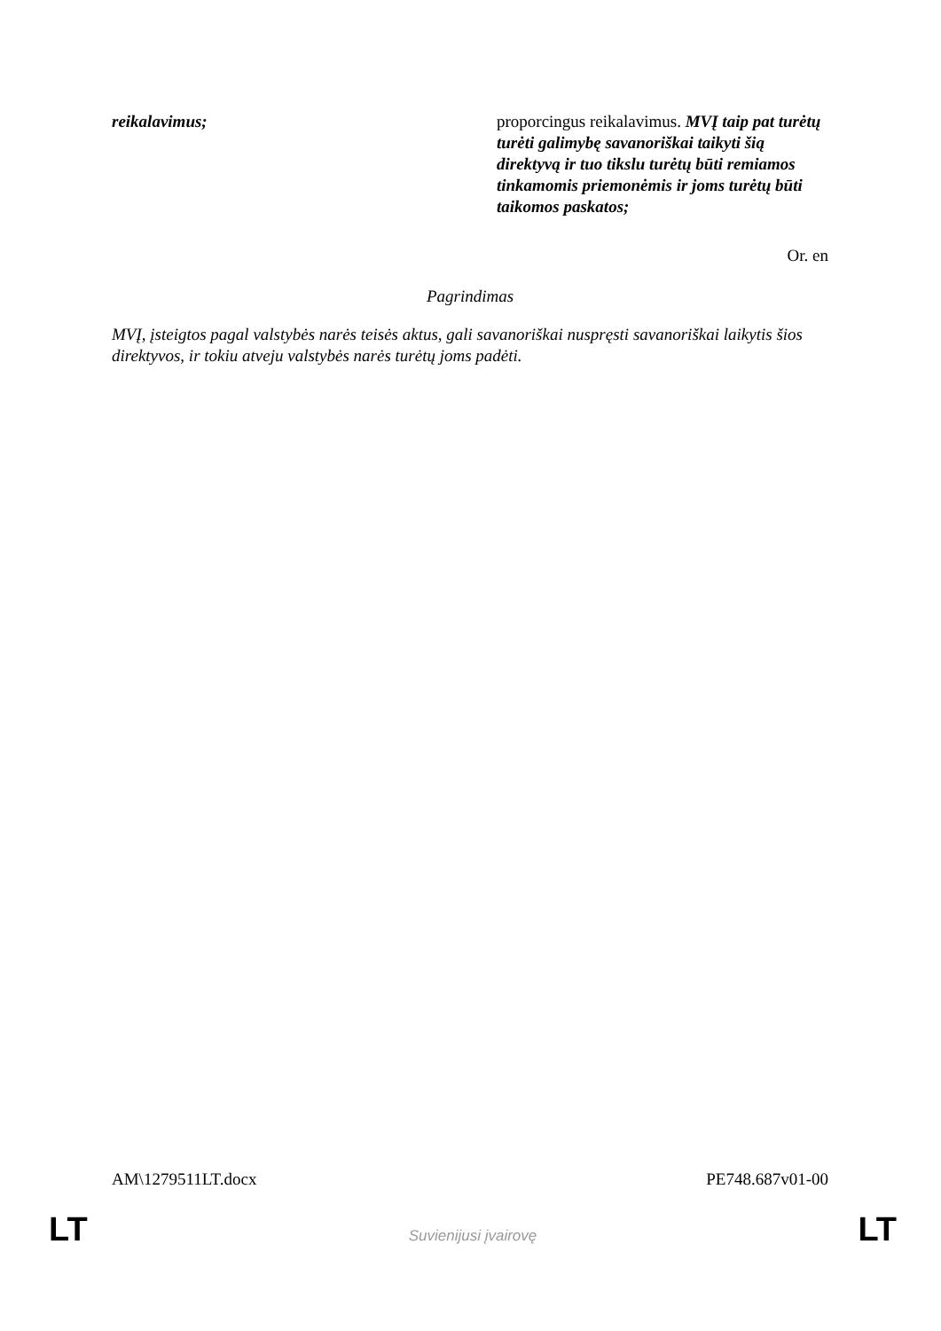| reikalavimus; | proporcingus reikalavimus. MVĮ taip pat turėtų turėti galimybę savanoriškai taikyti šią direktyvą ir tuo tikslu turėtų būti remiamos tinkamomis priemonėmis ir joms turėtų būti taikomos paskatos; |
Or. en
Pagrindimas
MVĮ, įsteigtos pagal valstybės narės teisės aktus, gali savanoriškai nuspręsti savanoriškai laikytis šios direktyvos, ir tokiu atveju valstybės narės turėtų joms padėti.
AM\1279511LT.docx PE748.687v01-00
LT Suvienijusi įvairovę LT